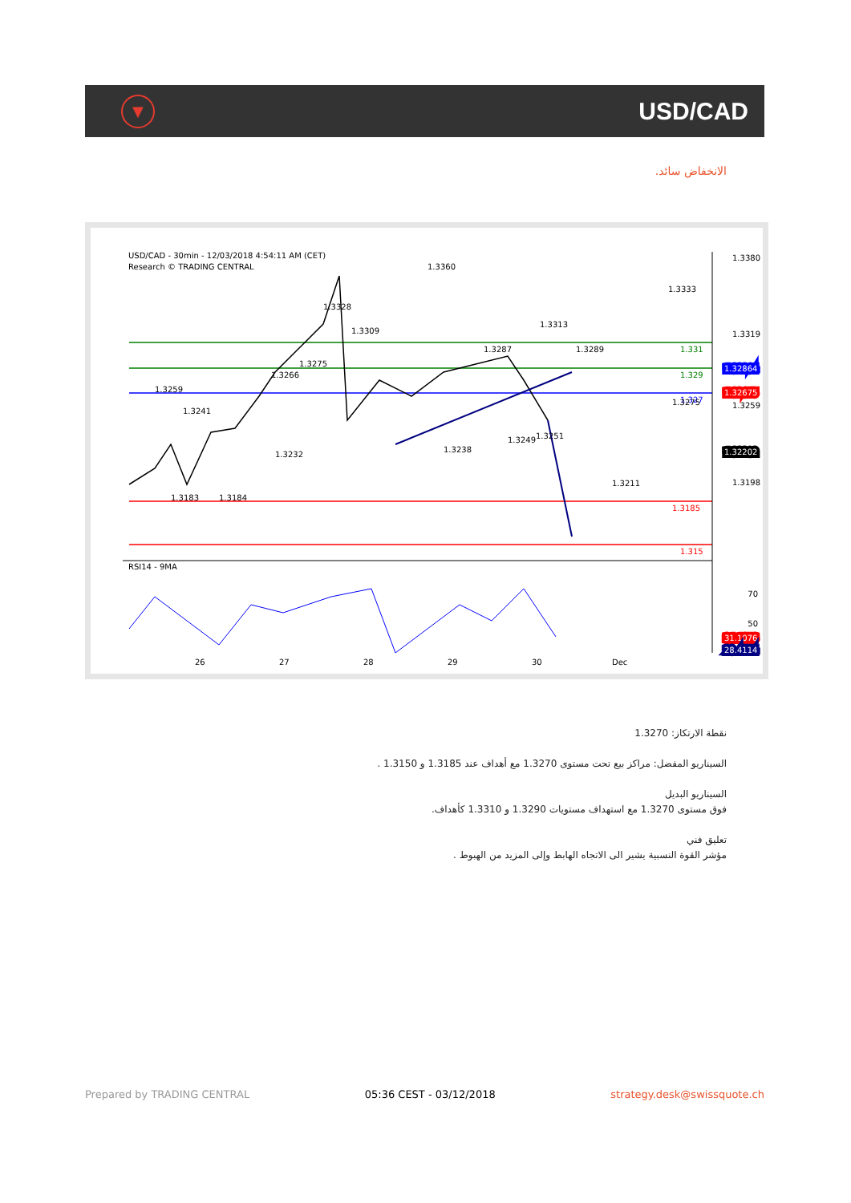▼
USD/CAD
الانخفاض سائد.
USD/CAD - 30min - 12/03/2018 4:54:11 AM (CET)
Research © TRADING CENTRAL
RSI14 - 9MA
1.3380
1.3319
1.32864
1.32675
1.3259
1.32202
1.3198
1.331
1.329
1.327
1.3185
1.315
70
50
31.1076
28.4114
26
27
28
29
30
Dec
1.3360
1.3328
1.3309
1.3313
1.3333
1.3183
1.3184
1.3232
1.3238
1.3259
1.3241
1.3266
1.3275
1.3287
1.3289
1.3249
1.3251
1.3275
1.3211
نقطة الارتكاز: 1.3270
السيناريو المفضل: مراكز بيع تحت مستوى 1.3270 مع أهداف عند 1.3185 و 1.3150 .
السيناريو البديل
فوق مستوى 1.3270 مع استهداف مستويات 1.3290 و 1.3310 كأهداف.
تعليق فني
مؤشر القوة النسبية يشير الى الاتجاه الهابط وإلى المزيد من الهبوط .
Prepared by TRADING CENTRAL 05:36 CEST - 03/12/2018 strategy.desk@swissquote.ch